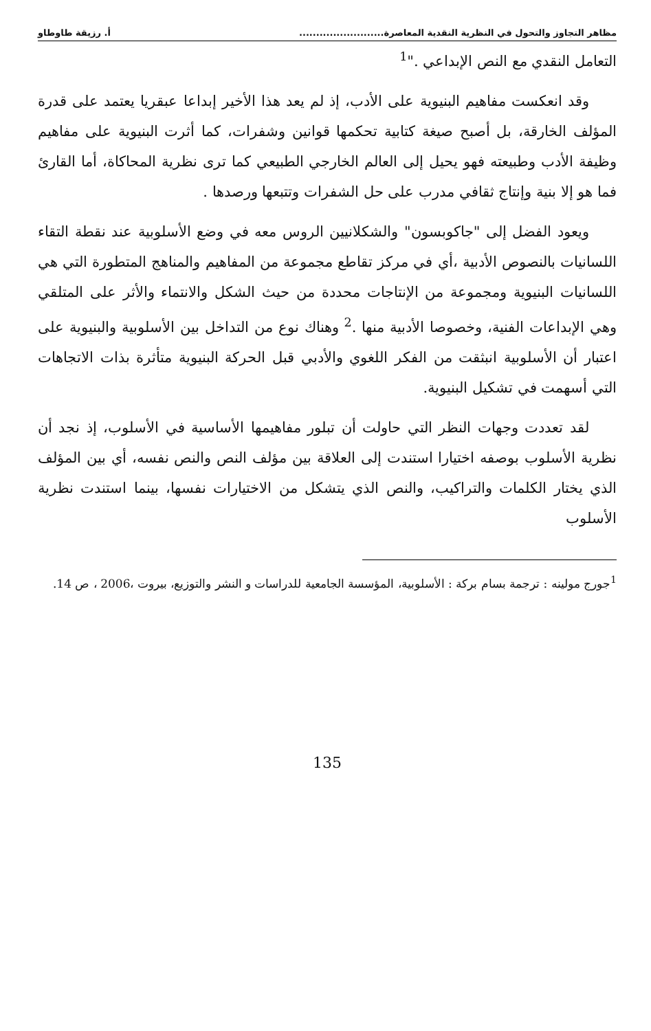مظاهر التجاوز والتحول في النظرية النقدية المعاصرة......................... أ. رزيقة طاوطاو
التعامل النقدي مع النص الإبداعي ."<sup>1</sup>
وقد انعكست مفاهيم البنيوية على الأدب، إذ لم يعد هذا الأخير إبداعا عبقريا يعتمد على قدرة المؤلف الخارقة، بل أصبح صيغة كتابية تحكمها قوانين وشفرات، كما أثرت البنيوية على مفاهيم وظيفة الأدب وطبيعته فهو يحيل إلى العالم الخارجي الطبيعي كما ترى نظرية المحاكاة، أما القارئ فما هو إلا بنية وإنتاج ثقافي مدرب على حل الشفرات وتتبعها ورصدها .
ويعود الفضل إلى "جاكوبسون" والشكلانيين الروس معه في وضع الأسلوبية عند نقطة التقاء اللسانيات بالنصوص الأدبية ،أي في مركز تقاطع مجموعة من المفاهيم والمناهج المتطورة التي هي اللسانيات البنيوية ومجموعة من الإنتاجات محددة من حيث الشكل والانتماء والأثر على المتلقي وهي الإبداعات الفنية، وخصوصا الأدبية منها .<sup>2</sup> وهناك نوع من التداخل بين الأسلوبية والبنيوية على اعتبار أن الأسلوبية انبثقت من الفكر اللغوي والأدبي قبل الحركة البنيوية متأثرة بذات الاتجاهات التي أسهمت في تشكيل البنيوية.
لقد تعددت وجهات النظر التي حاولت أن تبلور مفاهيمها الأساسية في الأسلوب، إذ نجد أن نظرية الأسلوب بوصفه اختيارا استندت إلى العلاقة بين مؤلف النص والنص نفسه، أي بين المؤلف الذي يختار الكلمات والتراكيب، والنص الذي يتشكل من الاختيارات نفسها، بينما استندت نظرية الأسلوب
<sup>1</sup> جورج مولينه : ترجمة بسام بركة : الأسلوبية، المؤسسة الجامعية للدراسات و النشر والتوزيع، بيروت ،2006 ، ص 14.
135